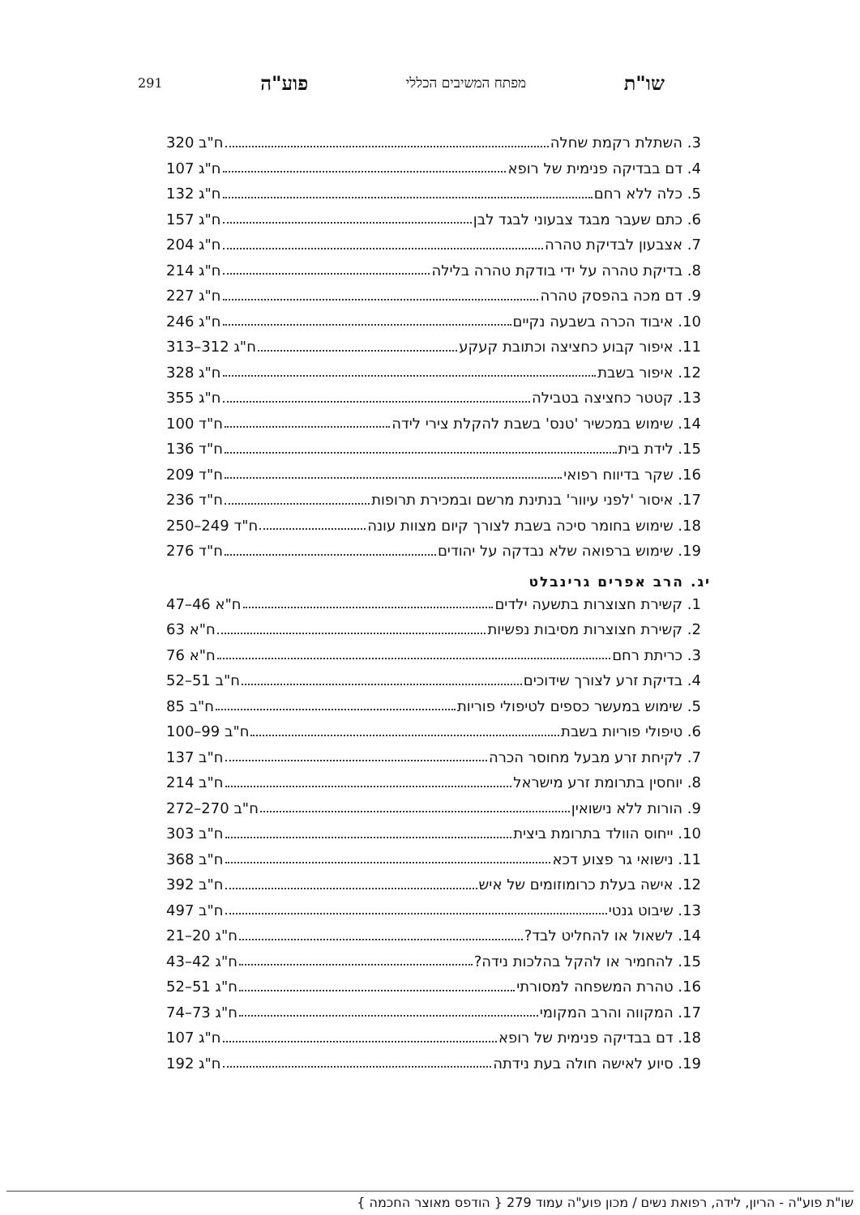שו"ת מפתח המשיבים הכללי פוע"ה 291
3. השתלת רקמת שחלה ח"ב 320
4. דם בבדיקה פנימית של רופא ח"ג 107
5. כלה ללא רחם ח"ג 132
6. כתם שעבר מבגד צבעוני לבגד לבן ח"ג 157
7. אצבעון לבדיקת טהרה ח"ג 204
8. בדיקת טהרה על ידי בודקת טהרה בלילה ח"ג 214
9. דם מכה בהפסק טהרה ח"ג 227
10. איבוד הכרה בשבעה נקיים ח"ג 246
11. איפור קבוע כחציצה וכתובת קעקע ח"ג 312–313
12. איפור בשבת ח"ג 328
13. קטטר כחציצה בטבילה ח"ג 355
14. שימוש במכשיר 'טנס' בשבת להקלת צירי לידה ח"ד 100
15. לידת בית ח"ד 136
16. שקר בדיווח רפואי ח"ד 209
17. איסור 'לפני עיוור' בנתינת מרשם ובמכירת תרופות ח"ד 236
18. שימוש בחומר סיכה בשבת לצורך קיום מצוות עונה ח"ד 249–250
19. שימוש ברפואה שלא נבדקה על יהודים ח"ד 276
יג. הרב אפרים גרינבלט
1. קשירת חצוצרות בתשעה ילדים ח"א 46–47
2. קשירת חצוצרות מסיבות נפשיות ח"א 63
3. כריתת רחם ח"א 76
4. בדיקת זרע לצורך שידוכים ח"ב 51–52
5. שימוש במעשר כספים לטיפולי פוריות ח"ב 85
6. טיפולי פוריות בשבת ח"ב 99–100
7. לקיחת זרע מבעל מחוסר הכרה ח"ב 137
8. יוחסין בתרומת זרע מישראל ח"ב 214
9. הורות ללא נישואין ח"ב 270–272
10. ייחוס הוולד בתרומת ביצית ח"ב 303
11. נישואי גר פצוע דכא ח"ב 368
12. אישה בעלת כרומוזומים של איש ח"ב 392
13. שיבוט גנטי ח"ב 497
14. לשאול או להחליט לבד? ח"ג 20–21
15. להחמיר או להקל בהלכות נידה? ח"ג 42–43
16. טהרת המשפחה למסורתי ח"ג 51–52
17. המקווה והרב המקומי ח"ג 73–74
18. דם בבדיקה פנימית של רופא ח"ג 107
19. סיוע לאישה חולה בעת נידתה ח"ג 192
שו"ת פוע"ה - הריון, לידה, רפואת נשים / מכון פוע"ה עמוד 279 { הודפס מאוצר החכמה }